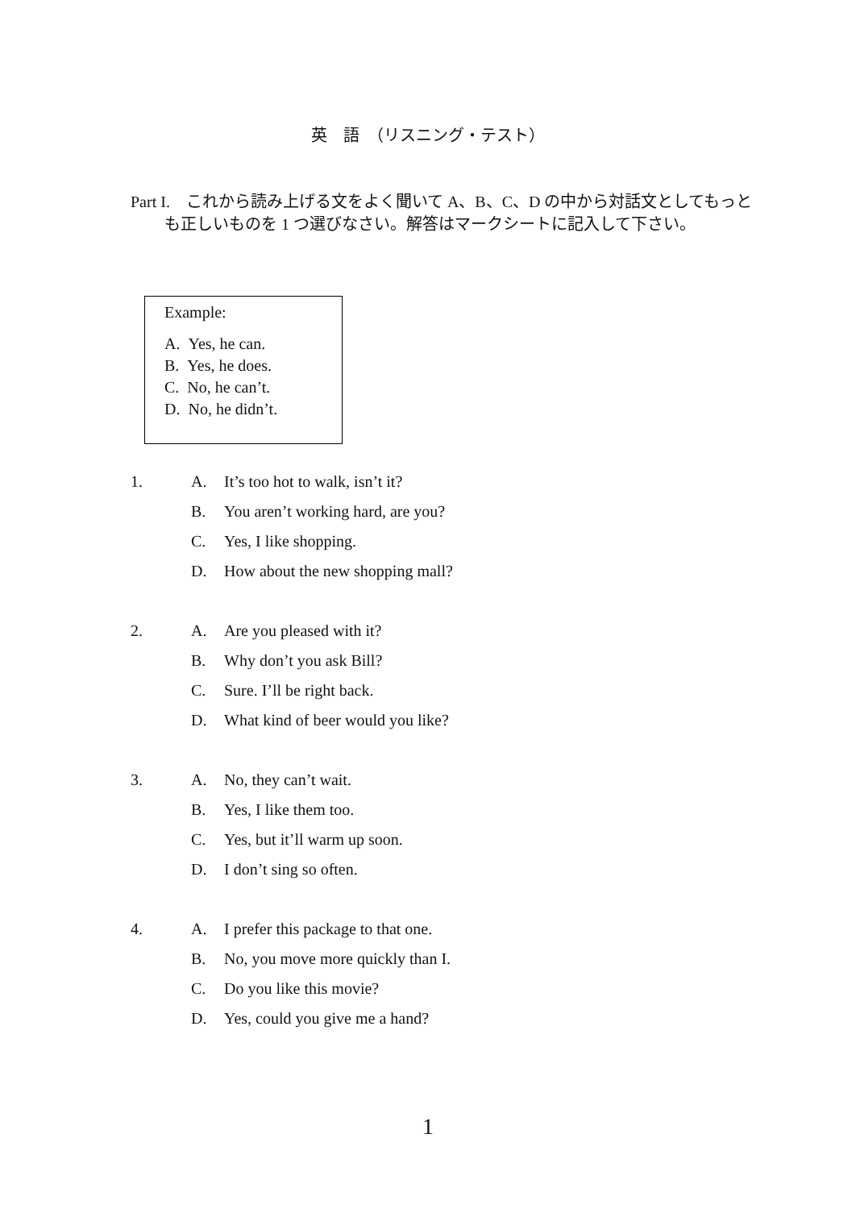英　語　（リスニング・テスト）
Part I.　これから読み上げる文をよく聞いて A、B、C、D の中から対話文としてもっとも正しいものを 1 つ選びなさい。解答はマークシートに記入して下さい。
Example:
A. Yes, he can.
B. Yes, he does.
C. No, he can’t.
D. No, he didn’t.
1. A. It’s too hot to walk, isn’t it?
B. You aren’t working hard, are you?
C. Yes, I like shopping.
D. How about the new shopping mall?
2. A. Are you pleased with it?
B. Why don’t you ask Bill?
C. Sure. I’ll be right back.
D. What kind of beer would you like?
3. A. No, they can’t wait.
B. Yes, I like them too.
C. Yes, but it’ll warm up soon.
D. I don’t sing so often.
4. A. I prefer this package to that one.
B. No, you move more quickly than I.
C. Do you like this movie?
D. Yes, could you give me a hand?
1